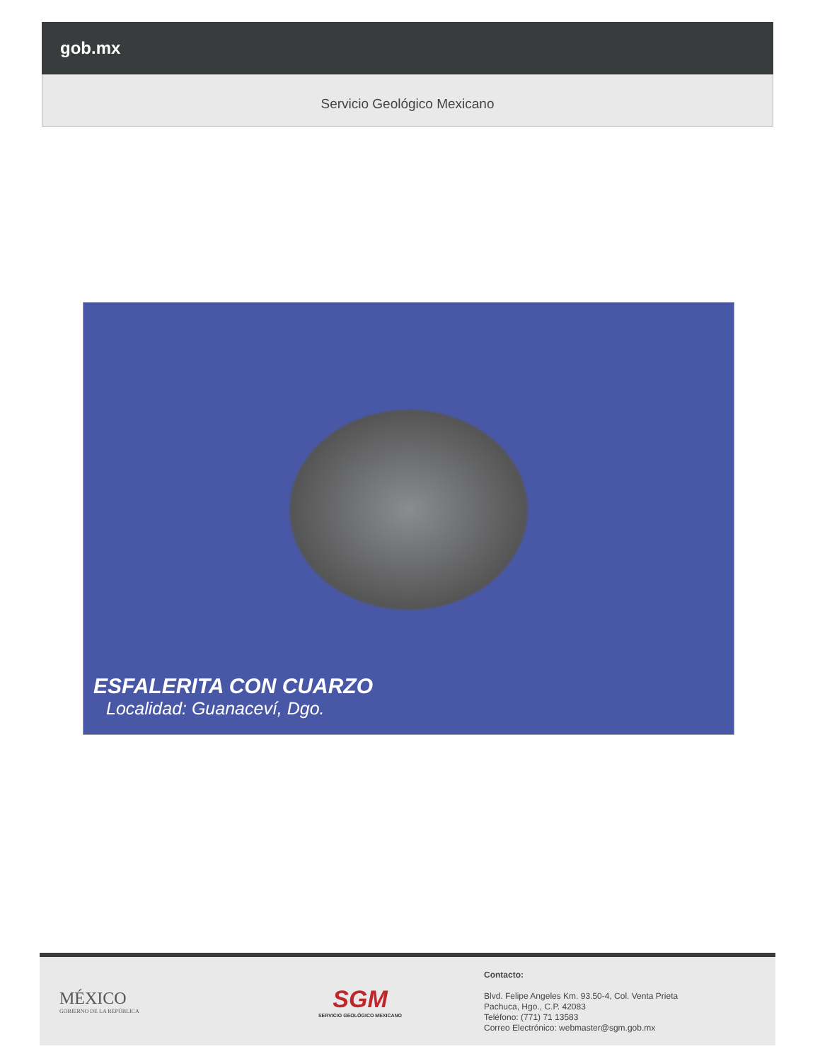gob.mx
Servicio Geológico Mexicano
ESFALERITA CON CUARZO
Localidad: Guanaceví, Dgo.
MÉXICO
GOBIERNO DE LA REPÚBLICA
SGM
SERVICIO GEOLÓGICO MEXICANO
Contacto:
Blvd. Felipe Angeles Km. 93.50-4, Col. Venta Prieta
Pachuca, Hgo., C.P. 42083
Teléfono: (771) 71 13583
Correo Electrónico: webmaster@sgm.gob.mx